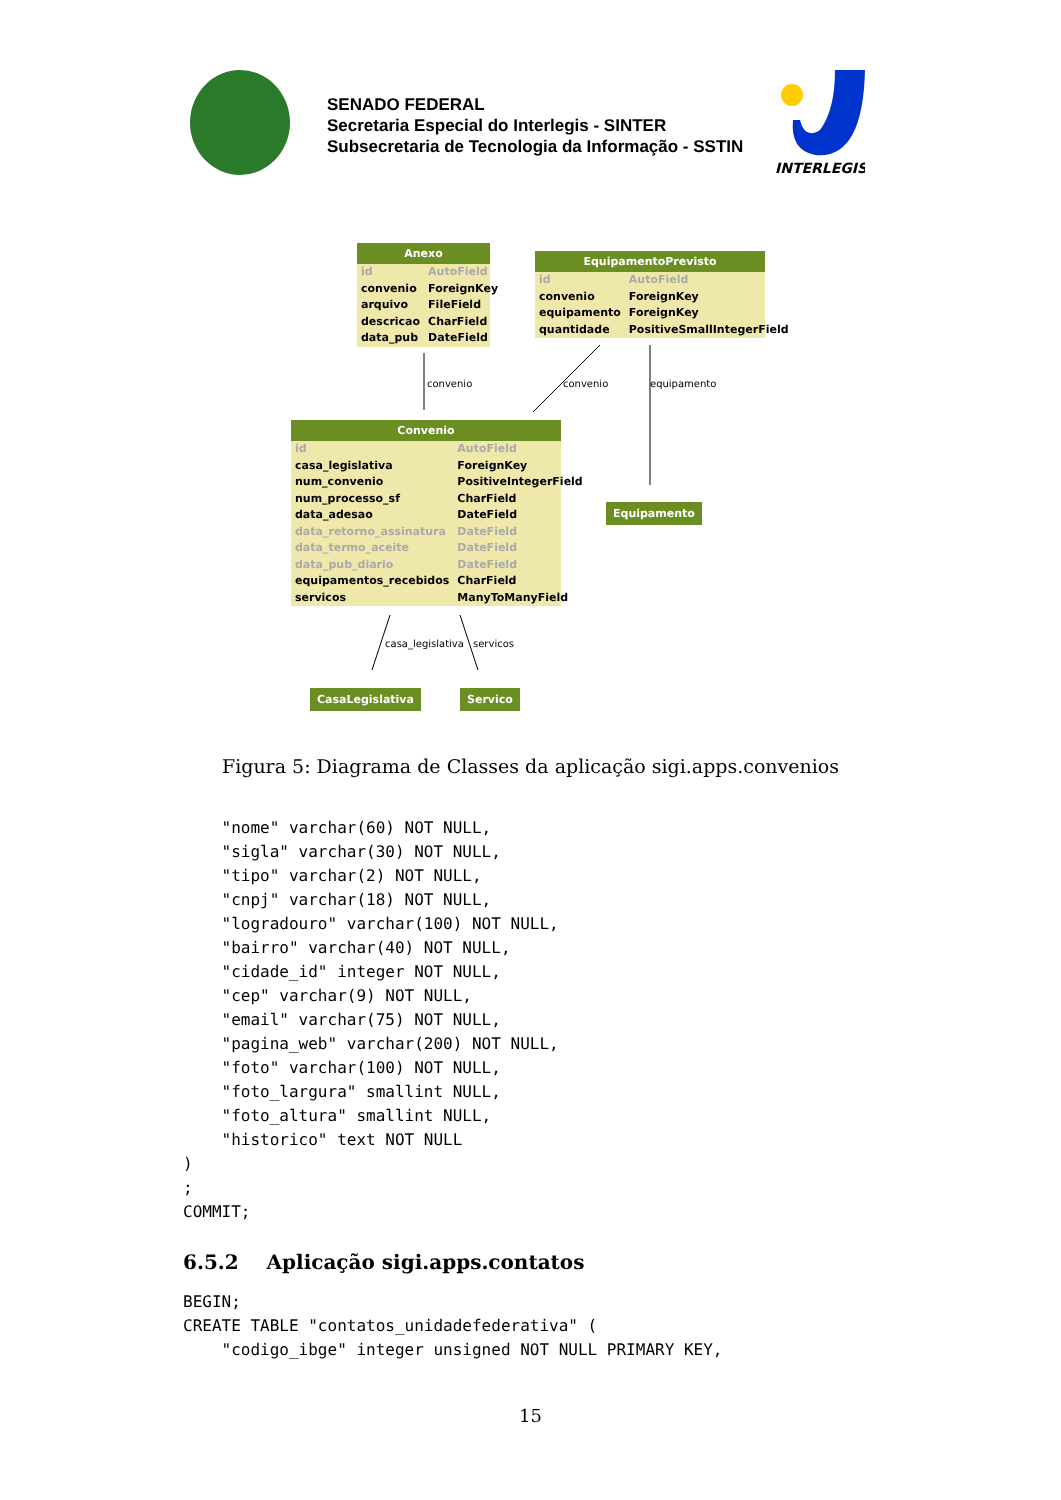SENADO FEDERAL
Secretaria Especial do Interlegis - SINTER
Subsecretaria de Tecnologia da Informação - SSTIN
INTERLEGIS
Anexo
| id | AutoField |
| convenio | ForeignKey |
| arquivo | FileField |
| descricao | CharField |
| data_pub | DateField |
EquipamentoPrevisto
| id | AutoField |
| convenio | ForeignKey |
| equipamento | ForeignKey |
| quantidade | PositiveSmallIntegerField |
convenio convenio equipamento
Convenio
| id | AutoField |
| casa_legislativa | ForeignKey |
| num_convenio | PositiveIntegerField |
| num_processo_sf | CharField |
| data_adesao | DateField |
| data_retorno_assinatura | DateField |
| data_termo_aceite | DateField |
| data_pub_diario | DateField |
| equipamentos_recebidos | CharField |
| servicos | ManyToManyField |
Equipamento
casa_legislativa servicos
CasaLegislativa Servico
Figura 5: Diagrama de Classes da aplicação sigi.apps.convenios
    "nome" varchar(60) NOT NULL,
    "sigla" varchar(30) NOT NULL,
    "tipo" varchar(2) NOT NULL,
    "cnpj" varchar(18) NOT NULL,
    "logradouro" varchar(100) NOT NULL,
    "bairro" varchar(40) NOT NULL,
    "cidade_id" integer NOT NULL,
    "cep" varchar(9) NOT NULL,
    "email" varchar(75) NOT NULL,
    "pagina_web" varchar(200) NOT NULL,
    "foto" varchar(100) NOT NULL,
    "foto_largura" smallint NULL,
    "foto_altura" smallint NULL,
    "historico" text NOT NULL
)
;
COMMIT;
6.5.2 Aplicação sigi.apps.contatos
BEGIN;
CREATE TABLE "contatos_unidadefederativa" (
    "codigo_ibge" integer unsigned NOT NULL PRIMARY KEY,
15